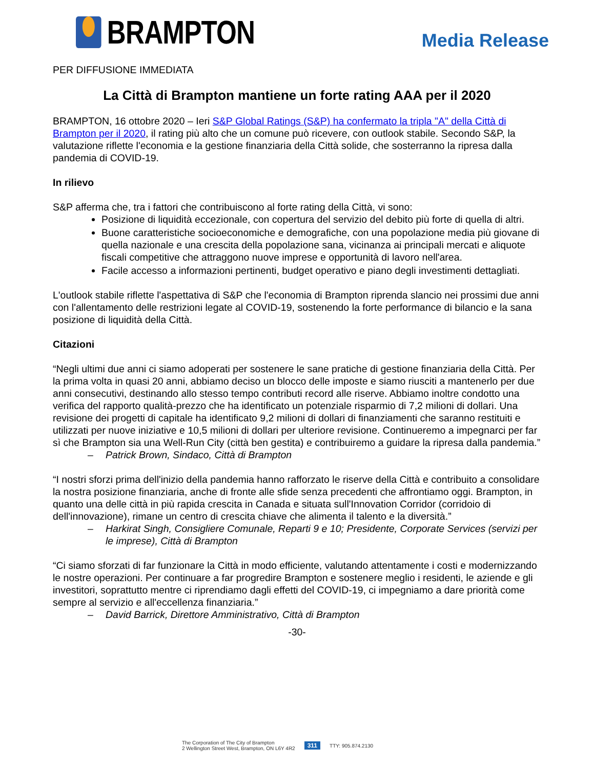BRAMPTON
Media Release
PER DIFFUSIONE IMMEDIATA
La Città di Brampton mantiene un forte rating AAA per il 2020
BRAMPTON, 16 ottobre 2020 – Ieri S&P Global Ratings (S&P) ha confermato la tripla "A" della Città di Brampton per il 2020, il rating più alto che un comune può ricevere, con outlook stabile. Secondo S&P, la valutazione riflette l'economia e la gestione finanziaria della Città solide, che sosterranno la ripresa dalla pandemia di COVID-19.
In rilievo
S&P afferma che, tra i fattori che contribuiscono al forte rating della Città, vi sono:
Posizione di liquidità eccezionale, con copertura del servizio del debito più forte di quella di altri.
Buone caratteristiche socioeconomiche e demografiche, con una popolazione media più giovane di quella nazionale e una crescita della popolazione sana, vicinanza ai principali mercati e aliquote fiscali competitive che attraggono nuove imprese e opportunità di lavoro nell'area.
Facile accesso a informazioni pertinenti, budget operativo e piano degli investimenti dettagliati.
L'outlook stabile riflette l'aspettativa di S&P che l'economia di Brampton riprenda slancio nei prossimi due anni con l'allentamento delle restrizioni legate al COVID-19, sostenendo la forte performance di bilancio e la sana posizione di liquidità della Città.
Citazioni
“Negli ultimi due anni ci siamo adoperati per sostenere le sane pratiche di gestione finanziaria della Città. Per la prima volta in quasi 20 anni, abbiamo deciso un blocco delle imposte e siamo riusciti a mantenerlo per due anni consecutivi, destinando allo stesso tempo contributi record alle riserve. Abbiamo inoltre condotto una verifica del rapporto qualità-prezzo che ha identificato un potenziale risparmio di 7,2 milioni di dollari. Una revisione dei progetti di capitale ha identificato 9,2 milioni di dollari di finanziamenti che saranno restituiti e utilizzati per nuove iniziative e 10,5 milioni di dollari per ulteriore revisione. Continueremo a impegnarci per far sì che Brampton sia una Well-Run City (città ben gestita) e contribuiremo a guidare la ripresa dalla pandemia.”
– Patrick Brown, Sindaco, Città di Brampton
“I nostri sforzi prima dell'inizio della pandemia hanno rafforzato le riserve della Città e contribuito a consolidare la nostra posizione finanziaria, anche di fronte alle sfide senza precedenti che affrontiamo oggi. Brampton, in quanto una delle città in più rapida crescita in Canada e situata sull'Innovation Corridor (corridoio di dell'innovazione), rimane un centro di crescita chiave che alimenta il talento e la diversità.”
– Harkirat Singh, Consigliere Comunale, Reparti 9 e 10; Presidente, Corporate Services (servizi per le imprese), Città di Brampton
“Ci siamo sforzati di far funzionare la Città in modo efficiente, valutando attentamente i costi e modernizzando le nostre operazioni. Per continuare a far progredire Brampton e sostenere meglio i residenti, le aziende e gli investitori, soprattutto mentre ci riprendiamo dagli effetti del COVID-19, ci impegniamo a dare priorità come sempre al servizio e all'eccellenza finanziaria.”
– David Barrick, Direttore Amministrativo, Città di Brampton
-30-
The Corporation of The City of Brampton
2 Wellington Street West, Brampton, ON L6Y 4R2
311 TTY: 905.874.2130